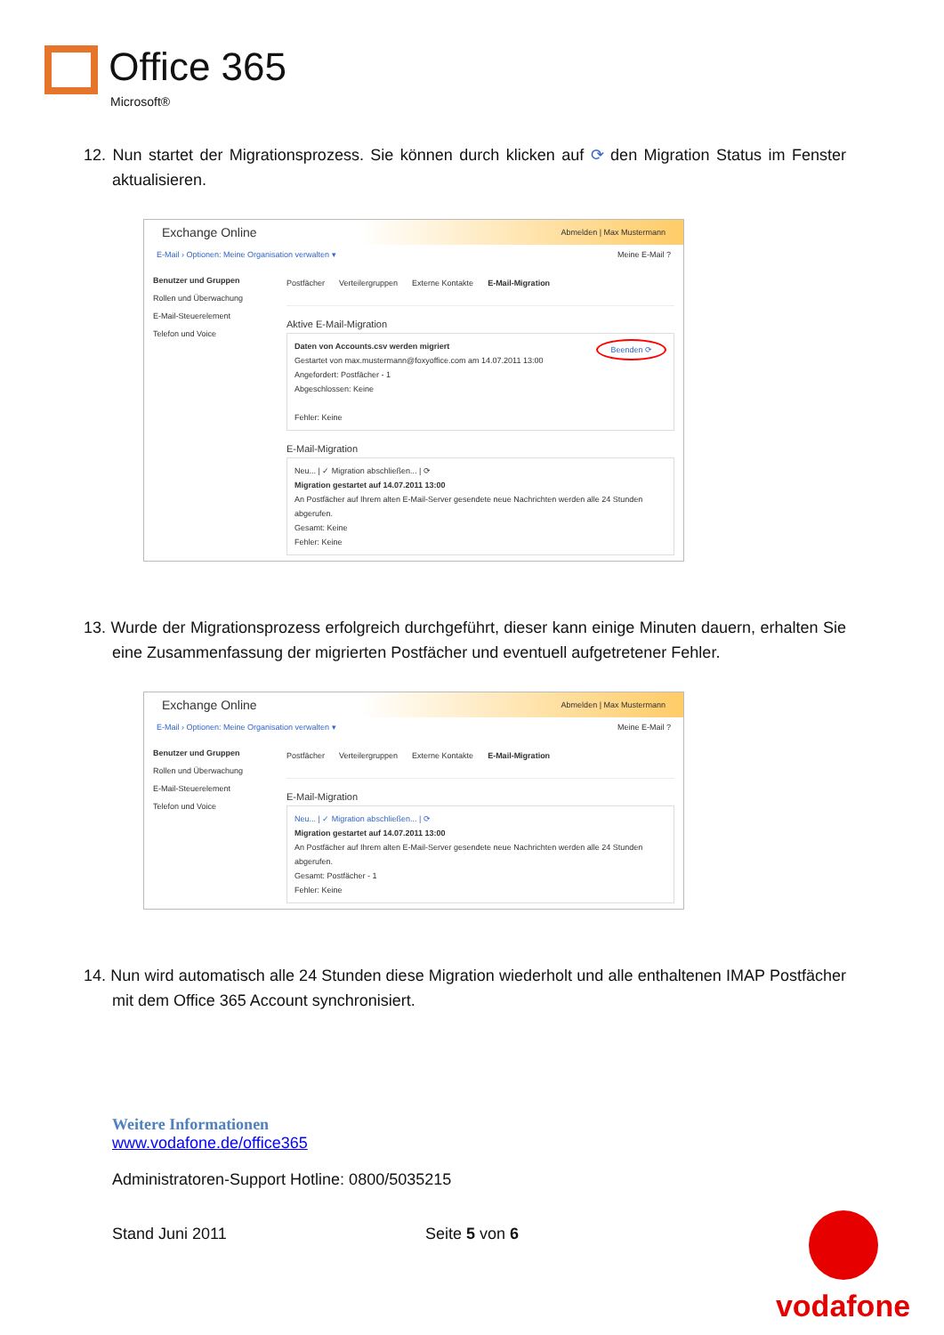Office 365
Microsoft®
12. Nun startet der Migrationsprozess. Sie können durch klicken auf ⟳ den Migration Status im Fenster aktualisieren.
Exchange Online Abmelden | Max Mustermann
E-Mail › Optionen: Meine Organisation verwalten ▾ Meine E-Mail ?
Benutzer und Gruppen
Rollen und Überwachung
E-Mail-Steuerelement
Telefon und Voice
Postfächer Verteilergruppen Externe Kontakte E-Mail-Migration
Aktive E-Mail-Migration
Daten von Accounts.csv werden migriert Beenden ⟳
Gestartet von max.mustermann@foxyoffice.com am 14.07.2011 13:00
Angefordert: Postfächer - 1
Abgeschlossen: Keine
Fehler: Keine
E-Mail-Migration
Neu... | ✓ Migration abschließen... | ⟳
Migration gestartet auf 14.07.2011 13:00
An Postfächer auf Ihrem alten E-Mail-Server gesendete neue Nachrichten werden alle 24 Stunden abgerufen.
Gesamt: Keine
Fehler: Keine
13. Wurde der Migrationsprozess erfolgreich durchgeführt, dieser kann einige Minuten dauern, erhalten Sie eine Zusammenfassung der migrierten Postfächer und eventuell aufgetretener Fehler.
Exchange Online Abmelden | Max Mustermann
E-Mail › Optionen: Meine Organisation verwalten ▾ Meine E-Mail ?
Benutzer und Gruppen
Rollen und Überwachung
E-Mail-Steuerelement
Telefon und Voice
Postfächer Verteilergruppen Externe Kontakte E-Mail-Migration
E-Mail-Migration
Neu... | ✓ Migration abschließen... | ⟳
Migration gestartet auf 14.07.2011 13:00
An Postfächer auf Ihrem alten E-Mail-Server gesendete neue Nachrichten werden alle 24 Stunden abgerufen.
Gesamt: Postfächer - 1
Fehler: Keine
14. Nun wird automatisch alle 24 Stunden diese Migration wiederholt und alle enthaltenen IMAP Postfächer mit dem Office 365 Account synchronisiert.
Weitere Informationen
www.vodafone.de/office365
Administratoren-Support Hotline: 0800/5035215
Stand Juni 2011 Seite 5 von 6
vodafone